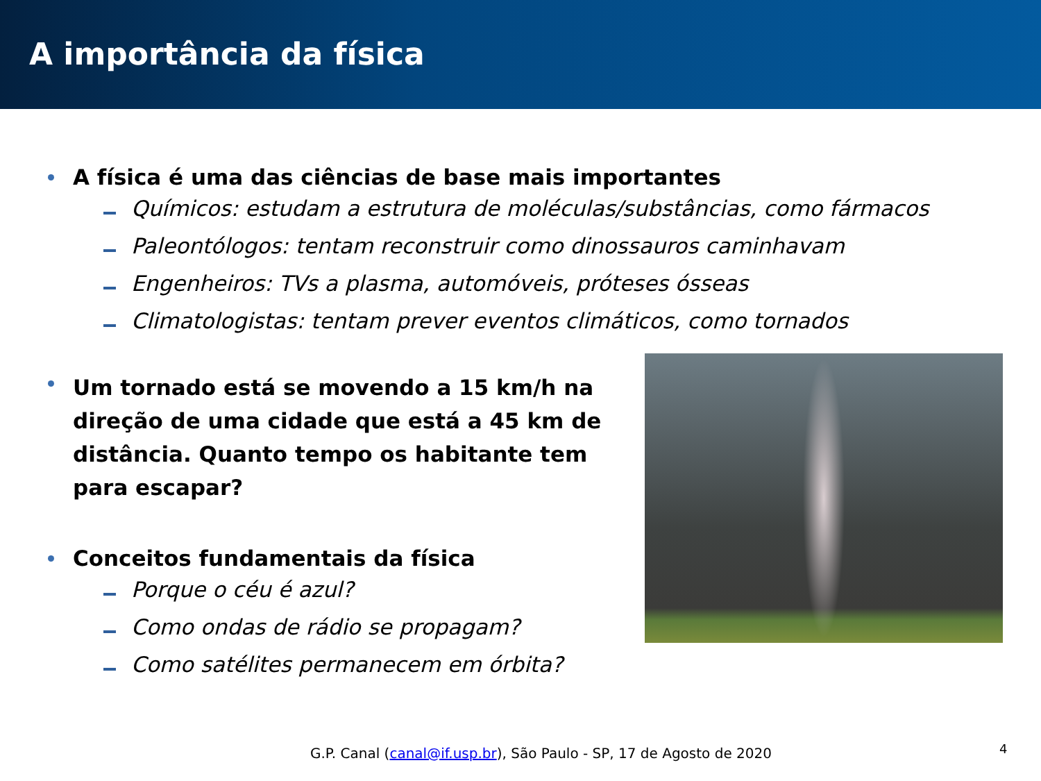A importância da física
A física é uma das ciências de base mais importantes
Químicos: estudam a estrutura de moléculas/substâncias, como fármacos
Paleontólogos: tentam reconstruir como dinossauros caminhavam
Engenheiros: TVs a plasma, automóveis, próteses ósseas
Climatologistas: tentam prever eventos climáticos, como tornados
Um tornado está se movendo a 15 km/h na direção de uma cidade que está a 45 km de distância. Quanto tempo os habitante tem para escapar?
Conceitos fundamentais da física
Porque o céu é azul?
Como ondas de rádio se propagam?
Como satélites permanecem em órbita?
G.P. Canal (canal@if.usp.br), São Paulo - SP, 17 de Agosto de 2020
4